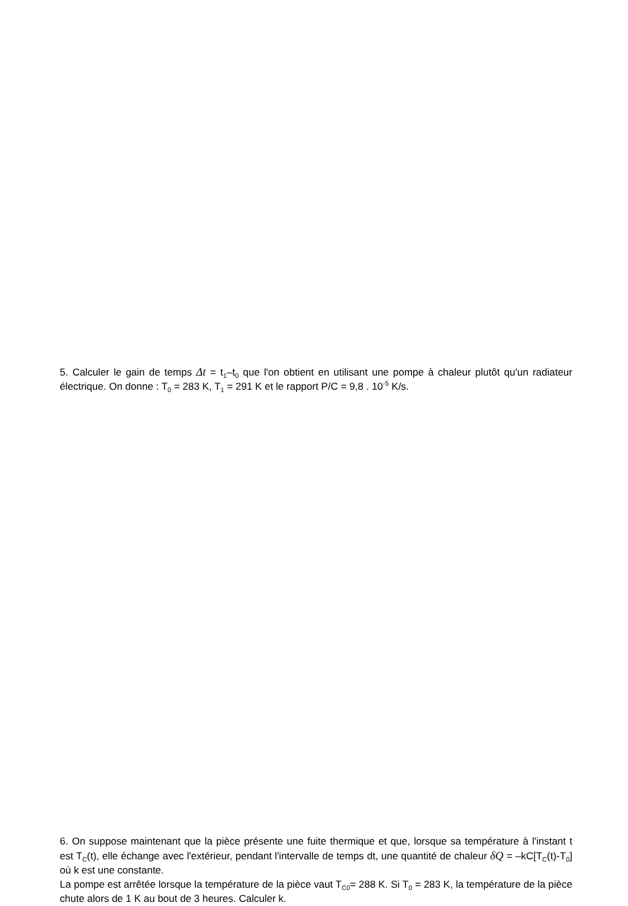5. Calculer le gain de temps Δt = t<sub>1</sub>–t<sub>0</sub> que l'on obtient en utilisant une pompe à chaleur plutôt qu'un radiateur électrique. On donne : T<sub>0</sub> = 283 K, T<sub>1</sub> = 291 K et le rapport P/C = 9,8 . 10<sup>-5</sup> K/s.
6. On suppose maintenant que la pièce présente une fuite thermique et que, lorsque sa température à l'instant t est T<sub>C</sub>(t), elle échange avec l'extérieur, pendant l'intervalle de temps dt, une quantité de chaleur δQ = –kC[T<sub>C</sub>(t)-T<sub>0</sub>] où k est une constante.
La pompe est arrêtée lorsque la température de la pièce vaut T<sub>C0</sub>= 288 K. Si T<sub>0</sub> = 283 K, la température de la pièce chute alors de 1 K au bout de 3 heures. Calculer k.